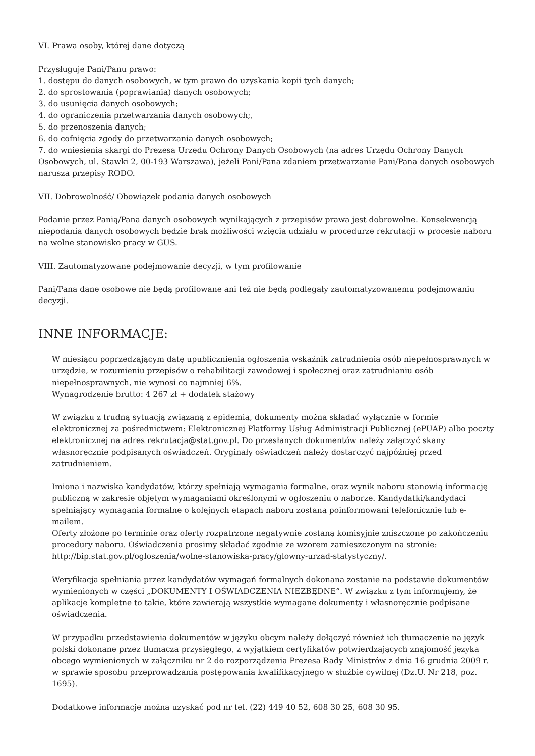VI. Prawa osoby, której dane dotyczą
Przysługuje Pani/Panu prawo:
1. dostępu do danych osobowych, w tym prawo do uzyskania kopii tych danych;
2. do sprostowania (poprawiania) danych osobowych;
3. do usunięcia danych osobowych;
4. do ograniczenia przetwarzania danych osobowych;,
5. do przenoszenia danych;
6. do cofnięcia zgody do przetwarzania danych osobowych;
7. do wniesienia skargi do Prezesa Urzędu Ochrony Danych Osobowych (na adres Urzędu Ochrony Danych Osobowych, ul. Stawki 2, 00-193 Warszawa), jeżeli Pani/Pana zdaniem przetwarzanie Pani/Pana danych osobowych narusza przepisy RODO.
VII. Dobrowolność/ Obowiązek podania danych osobowych
Podanie przez Panią/Pana danych osobowych wynikających z przepisów prawa jest dobrowolne. Konsekwencją niepodania danych osobowych będzie brak możliwości wzięcia udziału w procedurze rekrutacji w procesie naboru na wolne stanowisko pracy w GUS.
VIII. Zautomatyzowane podejmowanie decyzji, w tym profilowanie
Pani/Pana dane osobowe nie będą profilowane ani też nie będą podlegały zautomatyzowanemu podejmowaniu decyzji.
INNE INFORMACJE:
W miesiącu poprzedzającym datę upublicznienia ogłoszenia wskaźnik zatrudnienia osób niepełnosprawnych w urzędzie, w rozumieniu przepisów o rehabilitacji zawodowej i społecznej oraz zatrudnianiu osób niepełnosprawnych, nie wynosi co najmniej 6%.
Wynagrodzenie brutto: 4 267 zł + dodatek stażowy
W związku z trudną sytuacją związaną z epidemią, dokumenty można składać wyłącznie w formie elektronicznej za pośrednictwem: Elektronicznej Platformy Usług Administracji Publicznej (ePUAP) albo poczty elektronicznej na adres rekrutacja@stat.gov.pl. Do przesłanych dokumentów należy załączyć skany własnoręcznie podpisanych oświadczeń. Oryginały oświadczeń należy dostarczyć najpóźniej przed zatrudnieniem.
Imiona i nazwiska kandydatów, którzy spełniają wymagania formalne, oraz wynik naboru stanowią informację publiczną w zakresie objętym wymaganiami określonymi w ogłoszeniu o naborze. Kandydatki/kandydaci spełniający wymagania formalne o kolejnych etapach naboru zostaną poinformowani telefonicznie lub e-mailem.
Oferty złożone po terminie oraz oferty rozpatrzone negatywnie zostaną komisyjnie zniszczone po zakończeniu procedury naboru. Oświadczenia prosimy składać zgodnie ze wzorem zamieszczonym na stronie: http://bip.stat.gov.pl/ogloszenia/wolne-stanowiska-pracy/glowny-urzad-statystyczny/.
Weryfikacja spełniania przez kandydatów wymagań formalnych dokonana zostanie na podstawie dokumentów wymienionych w części „DOKUMENTY I OŚWIADCZENIA NIEZBĘDNE”. W związku z tym informujemy, że aplikacje kompletne to takie, które zawierają wszystkie wymagane dokumenty i własnoręcznie podpisane oświadczenia.
W przypadku przedstawienia dokumentów w języku obcym należy dołączyć również ich tłumaczenie na język polski dokonane przez tłumacza przysięgłego, z wyjątkiem certyfikatów potwierdzających znajomość języka obcego wymienionych w załączniku nr 2 do rozporządzenia Prezesa Rady Ministrów z dnia 16 grudnia 2009 r. w sprawie sposobu przeprowadzania postępowania kwalifikacyjnego w służbie cywilnej (Dz.U. Nr 218, poz. 1695).
Dodatkowe informacje można uzyskać pod nr tel. (22) 449 40 52, 608 30 25, 608 30 95.